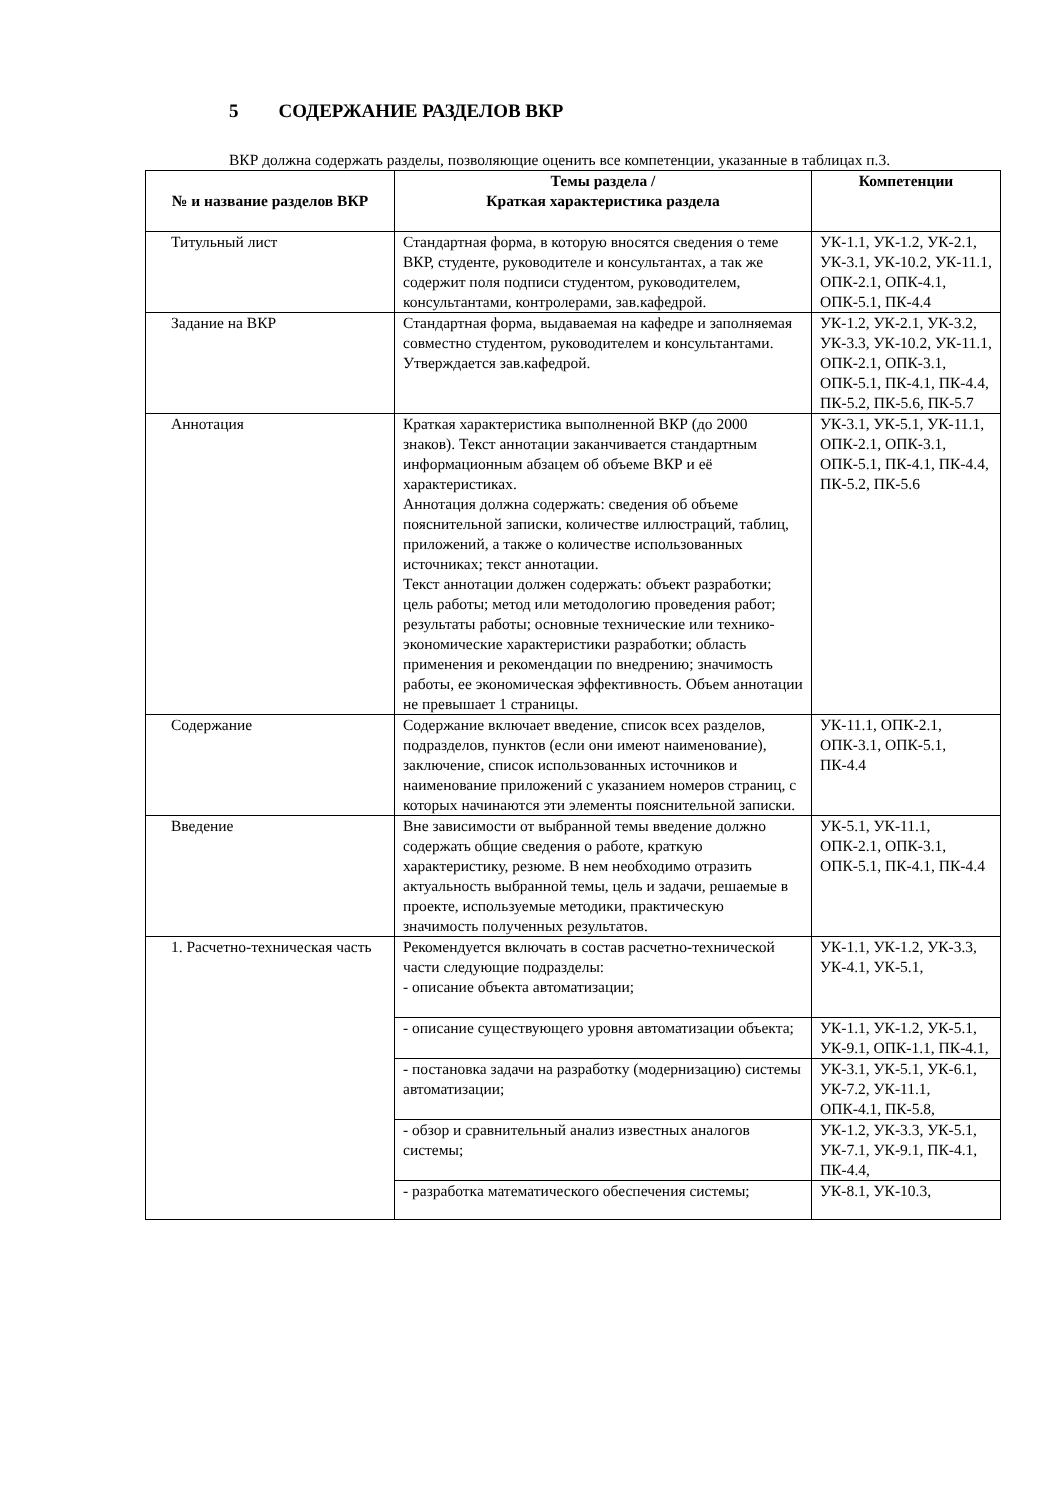5 СОДЕРЖАНИЕ РАЗДЕЛОВ ВКР
ВКР должна содержать разделы, позволяющие оценить все компетенции, указанные в таблицах п.3.
| № и название разделов ВКР | Темы раздела / Краткая характеристика раздела | Компетенции |
| --- | --- | --- |
| Титульный лист | Стандартная форма, в которую вносятся сведения о теме ВКР, студенте, руководителе и консультантах, а так же содержит поля подписи студентом, руководителем, консультантами, контролерами, зав.кафедрой. | УК-1.1, УК-1.2, УК-2.1, УК-3.1, УК-10.2, УК-11.1, ОПК-2.1, ОПК-4.1, ОПК-5.1, ПК-4.4 |
| Задание на ВКР | Стандартная форма, выдаваемая на кафедре и заполняемая совместно студентом, руководителем и консультантами. Утверждается зав.кафедрой. | УК-1.2, УК-2.1, УК-3.2, УК-3.3, УК-10.2, УК-11.1, ОПК-2.1, ОПК-3.1, ОПК-5.1, ПК-4.1, ПК-4.4, ПК-5.2, ПК-5.6, ПК-5.7 |
| Аннотация | Краткая характеристика выполненной ВКР (до 2000 знаков). Текст аннотации заканчивается стандартным информационным абзацем об объеме ВКР и её характеристиках. Аннотация должна содержать: сведения об объеме пояснительной записки, количестве иллюстраций, таблиц, приложений, а также о количестве использованных источниках; текст аннотации. Текст аннотации должен содержать: объект разработки; цель работы; метод или методологию проведения работ; результаты работы; основные технические или технико-экономические характеристики разработки; область применения и рекомендации по внедрению; значимость работы, ее экономическая эффективность. Объем аннотации не превышает 1 страницы. | УК-3.1, УК-5.1, УК-11.1, ОПК-2.1, ОПК-3.1, ОПК-5.1, ПК-4.1, ПК-4.4, ПК-5.2, ПК-5.6 |
| Содержание | Содержание включает введение, список всех разделов, подразделов, пунктов (если они имеют наименование), заключение, список использованных источников и наименование приложений с указанием номеров страниц, с которых начинаются эти элементы пояснительной записки. | УК-11.1, ОПК-2.1, ОПК-3.1, ОПК-5.1, ПК-4.4 |
| Введение | Вне зависимости от выбранной темы введение должно содержать общие сведения о работе, краткую характеристику, резюме. В нем необходимо отразить актуальность выбранной темы, цель и задачи, решаемые в проекте, используемые методики, практическую значимость полученных результатов. | УК-5.1, УК-11.1, ОПК-2.1, ОПК-3.1, ОПК-5.1, ПК-4.1, ПК-4.4 |
| 1. Расчетно-техническая часть | Рекомендуется включать в состав расчетно-технической части следующие подразделы: - описание объекта автоматизации; | УК-1.1, УК-1.2, УК-3.3, УК-4.1, УК-5.1, |
| | - описание существующего уровня автоматизации объекта; | УК-1.1, УК-1.2, УК-5.1, УК-9.1, ОПК-1.1, ПК-4.1, |
| | - постановка задачи на разработку (модернизацию) системы автоматизации; | УК-3.1, УК-5.1, УК-6.1, УК-7.2, УК-11.1, ОПК-4.1, ПК-5.8, |
| | - обзор и сравнительный анализ известных аналогов системы; | УК-1.2, УК-3.3, УК-5.1, УК-7.1, УК-9.1, ПК-4.1, ПК-4.4, |
| | - разработка математического обеспечения системы; | УК-8.1, УК-10.3, |